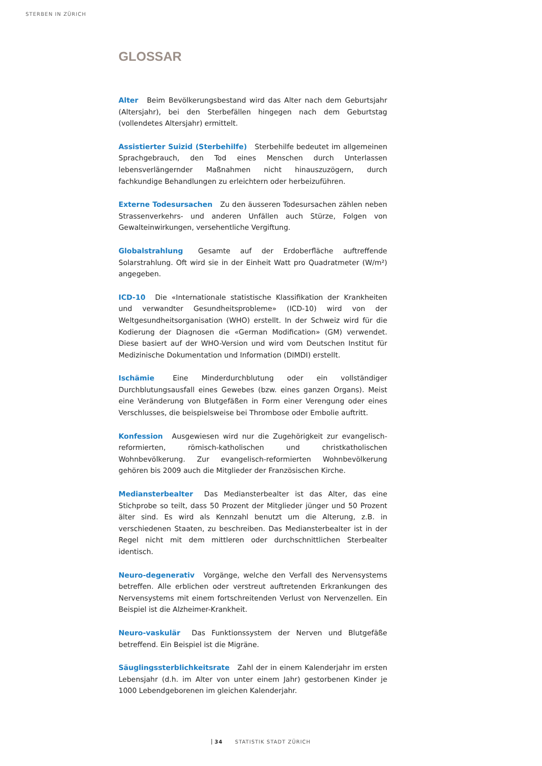STERBEN IN ZÜRICH
GLOSSAR
Alter Beim Bevölkerungsbestand wird das Alter nach dem Geburtsjahr (Altersjahr), bei den Sterbefällen hingegen nach dem Geburtstag (vollendetes Altersjahr) ermittelt.
Assistierter Suizid (Sterbehilfe) Sterbehilfe bedeutet im allgemeinen Sprachgebrauch, den Tod eines Menschen durch Unterlassen lebensverlängernder Maßnahmen nicht hinauszuzögern, durch fachkundige Behandlungen zu erleichtern oder herbeizuführen.
Externe Todesursachen Zu den äusseren Todesursachen zählen neben Strassenverkehrs- und anderen Unfällen auch Stürze, Folgen von Gewalteinwirkungen, versehentliche Vergiftung.
Globalstrahlung Gesamte auf der Erdoberfläche auftreffende Solarstrahlung. Oft wird sie in der Einheit Watt pro Quadratmeter (W/m²) angegeben.
ICD-10 Die «Internationale statistische Klassifikation der Krankheiten und verwandter Gesundheitsprobleme» (ICD-10) wird von der Weltgesundheitsorganisation (WHO) erstellt. In der Schweiz wird für die Kodierung der Diagnosen die «German Modification» (GM) verwendet. Diese basiert auf der WHO-Version und wird vom Deutschen Institut für Medizinische Dokumentation und Information (DIMDI) erstellt.
Ischämie Eine Minderdurchblutung oder ein vollständiger Durchblutungsausfall eines Gewebes (bzw. eines ganzen Organs). Meist eine Veränderung von Blutgefäßen in Form einer Verengung oder eines Verschlusses, die beispielsweise bei Thrombose oder Embolie auftritt.
Konfession Ausgewiesen wird nur die Zugehörigkeit zur evangelisch-reformierten, römisch-katholischen und christkatholischen Wohnbevölkerung. Zur evangelisch-reformierten Wohnbevölkerung gehören bis 2009 auch die Mitglieder der Französischen Kirche.
Mediansterbealter Das Mediansterbealter ist das Alter, das eine Stichprobe so teilt, dass 50 Prozent der Mitglieder jünger und 50 Prozent älter sind. Es wird als Kennzahl benutzt um die Alterung, z.B. in verschiedenen Staaten, zu beschreiben. Das Mediansterbealter ist in der Regel nicht mit dem mittleren oder durchschnittlichen Sterbealter identisch.
Neuro-degenerativ Vorgänge, welche den Verfall des Nervensystems betreffen. Alle erblichen oder verstreut auftretenden Erkrankungen des Nervensystems mit einem fortschreitenden Verlust von Nervenzellen. Ein Beispiel ist die Alzheimer-Krankheit.
Neuro-vaskulär Das Funktionssystem der Nerven und Blutgefäße betreffend. Ein Beispiel ist die Migräne.
Säuglingssterblichkeitsrate Zahl der in einem Kalenderjahr im ersten Lebensjahr (d.h. im Alter von unter einem Jahr) gestorbenen Kinder je 1000 Lebendgeborenen im gleichen Kalenderjahr.
34 STATISTIK STADT ZÜRICH